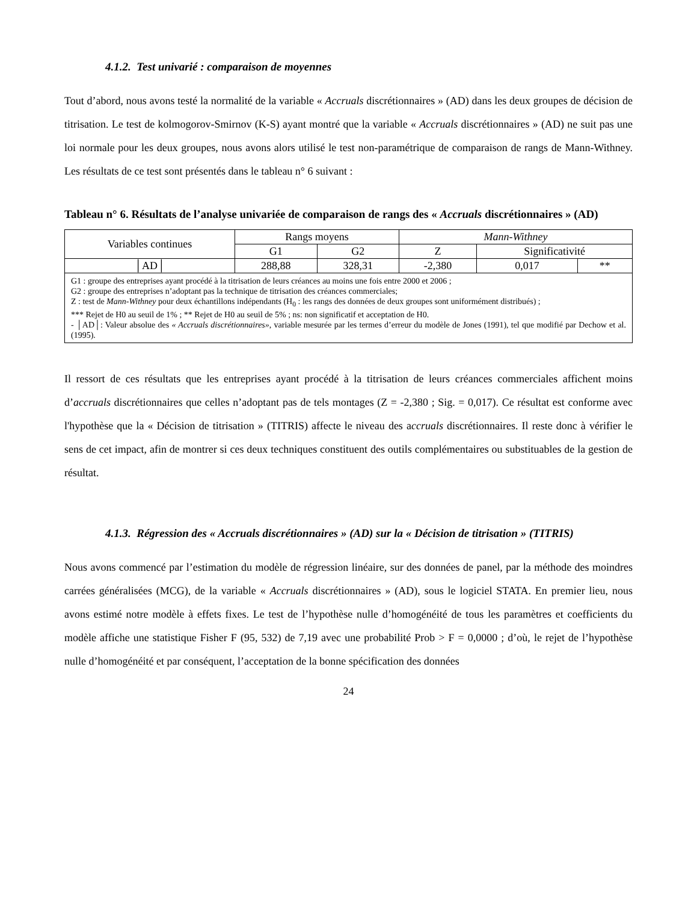4.1.2. Test univarié : comparaison de moyennes
Tout d’abord, nous avons testé la normalité de la variable « Accruals discrétionnaires » (AD) dans les deux groupes de décision de titrisation. Le test de kolmogorov-Smirnov (K-S) ayant montré que la variable « Accruals discrétionnaires » (AD) ne suit pas une loi normale pour les deux groupes, nous avons alors utilisé le test non-paramétrique de comparaison de rangs de Mann-Withney. Les résultats de ce test sont présentés dans le tableau n° 6 suivant :
Tableau n° 6. Résultats de l’analyse univariée de comparaison de rangs des « Accruals discrétionnaires » (AD)
| Variables continues | Rangs moyens | | Mann-Withney | | |
| --- | --- | --- | --- | --- | --- |
| | G1 | G2 | Z | Significativité | |
| │AD│ | 288,88 | 328,31 | -2,380 | 0,017 | ** |
| G1 : groupe des entreprises ayant procédé à la titrisation de leurs créances au moins une fois entre 2000 et 2006 ; G2 : groupe des entreprises n’adoptant pas la technique de titrisation des créances commerciales; Z : test de Mann-Withney pour deux échantillons indépendants (H<sub>0</sub> : les rangs des données de deux groupes sont uniformément distribués) ; *** Rejet de H0 au seuil de 1% ; ** Rejet de H0 au seuil de 5% ; ns: non significatif et acceptation de H0. - │AD│: Valeur absolue des « Accruals discrétionnaires» , variable mesurée par les termes d’erreur du modèle de Jones (1991), tel que modifié par Dechow et al. (1995). | | | | | |
Il ressort de ces résultats que les entreprises ayant procédé à la titrisation de leurs créances commerciales affichent moins d’accruals discrétionnaires que celles n’adoptant pas de tels montages (Z = -2,380 ; Sig. = 0,017). Ce résultat est conforme avec l'hypothèse que la « Décision de titrisation » (TITRIS) affecte le niveau des accruals discrétionnaires. Il reste donc à vérifier le sens de cet impact, afin de montrer si ces deux techniques constituent des outils complémentaires ou substituables de la gestion de résultat.
4.1.3. Régression des « Accruals discrétionnaires » (AD) sur la « Décision de titrisation » (TITRIS)
Nous avons commencé par l’estimation du modèle de régression linéaire, sur des données de panel, par la méthode des moindres carrées généralisées (MCG), de la variable « Accruals discrétionnaires » (AD), sous le logiciel STATA. En premier lieu, nous avons estimé notre modèle à effets fixes. Le test de l’hypothèse nulle d’homogénéité de tous les paramètres et coefficients du modèle affiche une statistique Fisher F (95, 532) de 7,19 avec une probabilité Prob > F = 0,0000 ; d’où, le rejet de l’hypothèse nulle d’homogénéité et par conséquent, l’acceptation de la bonne spécification des données
24